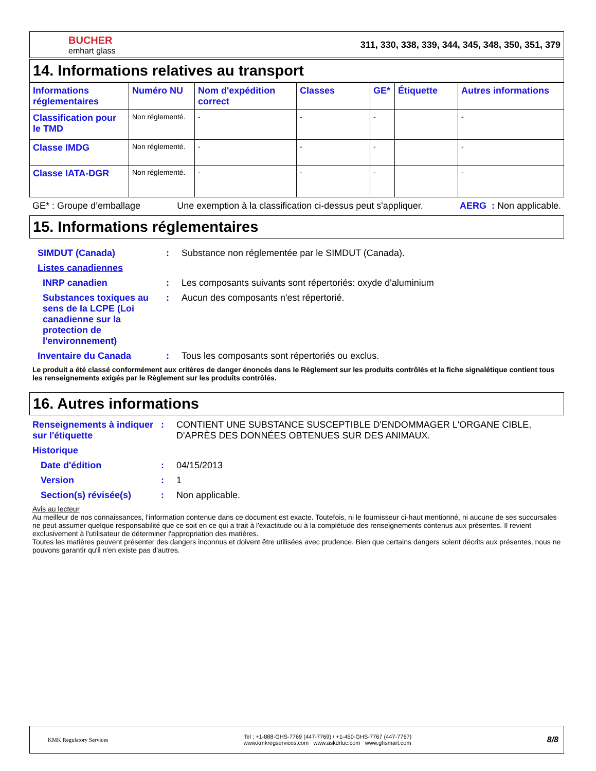BUCHER
emhart glass
311, 330, 338, 339, 344, 345, 348, 350, 351, 379
14. Informations relatives au transport
| Informations réglementaires | Numéro NU | Nom d'expédition correct | Classes | GE* | Étiquette | Autres informations |
| --- | --- | --- | --- | --- | --- | --- |
| Classification pour le TMD | Non réglementé. | - | - | - | | - |
| Classe IMDG | Non réglementé. | - | - | - | | - |
| Classe IATA-DGR | Non réglementé. | - | - | - | | - |
GE* : Groupe d’emballage Une exemption à la classification ci-dessus peut s'appliquer. AERG : Non applicable.
15. Informations réglementaires
SIMDUT (Canada) : Substance non réglementée par le SIMDUT (Canada).
Listes canadiennes
INRP canadien : Les composants suivants sont répertoriés: oxyde d'aluminium
Substances toxiques au sens de la LCPE (Loi canadienne sur la protection de l'environnement)
: Aucun des composants n'est répertorié.
Inventaire du Canada : Tous les composants sont répertoriés ou exclus.
Le produit a été classé conformément aux critères de danger énoncés dans le Règlement sur les produits contrôlés et la fiche signalétique contient tous les renseignements exigés par le Règlement sur les produits contrôlés.
16. Autres informations
Renseignements à indiquer sur l'étiquette
: CONTIENT UNE SUBSTANCE SUSCEPTIBLE D'ENDOMMAGER L'ORGANE CIBLE, D'APRÈS DES DONNÉES OBTENUES SUR DES ANIMAUX.
Historique
Date d'édition : 04/15/2013
Version : 1
Section(s) révisée(s) : Non applicable.
Avis au lecteur
Au meilleur de nos connaissances, l'information contenue dans ce document est exacte. Toutefois, ni le fournisseur ci-haut mentionné, ni aucune de ses succursales ne peut assumer quelque responsabilité que ce soit en ce qui a trait à l'exactitude ou à la complétude des renseignements contenus aux présentes. Il revient exclusivement à l'utilisateur de déterminer l'appropriation des matières.
Toutes les matières peuvent présenter des dangers inconnus et doivent être utilisées avec prudence. Bien que certains dangers soient décrits aux présentes, nous ne pouvons garantir qu'il n'en existe pas d'autres.
KMK Regulatory Services Tel : +1-888-GHS-7769 (447-7769) / +1-450-GHS-7767 (447-7767)
www.kmkregservices.com www.askdrluc.com www.ghsmart.com 8/8